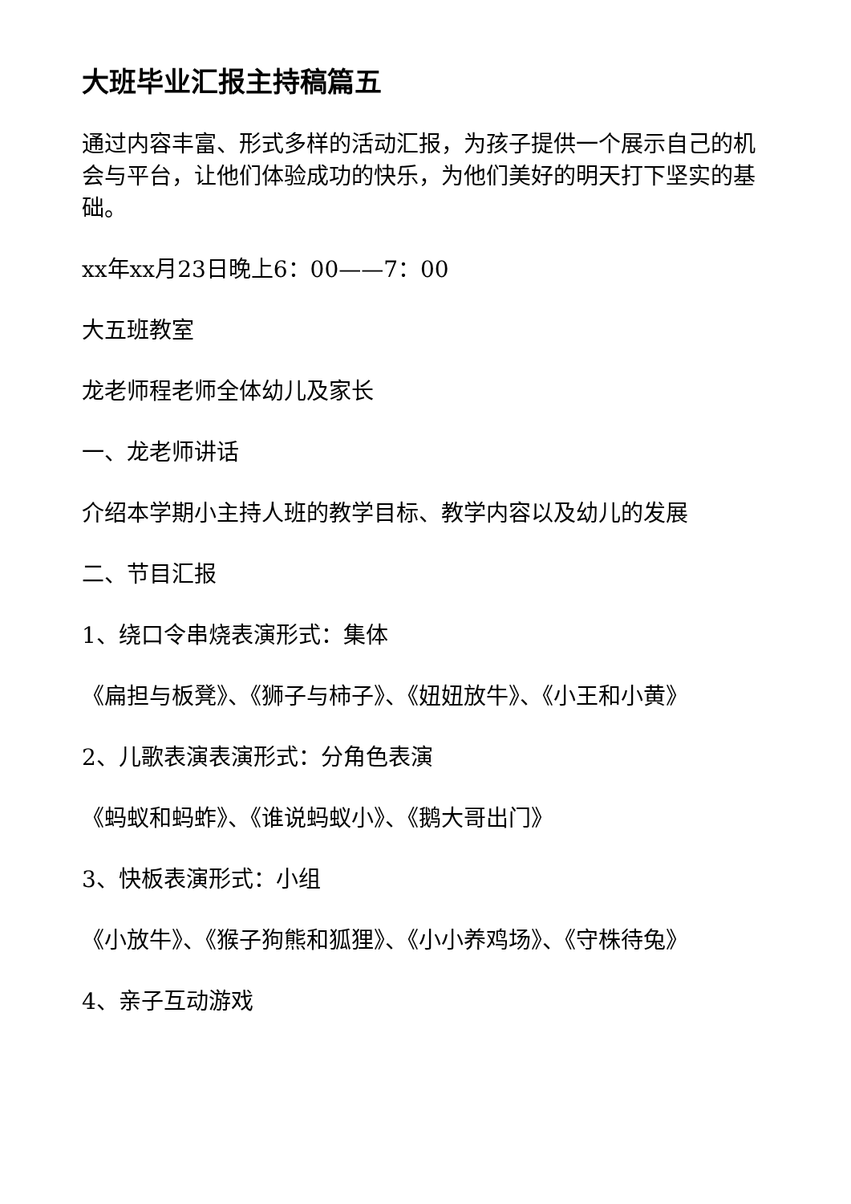大班毕业汇报主持稿篇五
通过内容丰富、形式多样的活动汇报，为孩子提供一个展示自己的机会与平台，让他们体验成功的快乐，为他们美好的明天打下坚实的基础。
xx年xx月23日晚上6：00——7：00
大五班教室
龙老师程老师全体幼儿及家长
一、龙老师讲话
介绍本学期小主持人班的教学目标、教学内容以及幼儿的发展
二、节目汇报
1、绕口令串烧表演形式：集体
《扁担与板凳》、《狮子与柿子》、《妞妞放牛》、《小王和小黄》
2、儿歌表演表演形式：分角色表演
《蚂蚁和蚂蚱》、《谁说蚂蚁小》、《鹅大哥出门》
3、快板表演形式：小组
《小放牛》、《猴子狗熊和狐狸》、《小小养鸡场》、《守株待兔》
4、亲子互动游戏